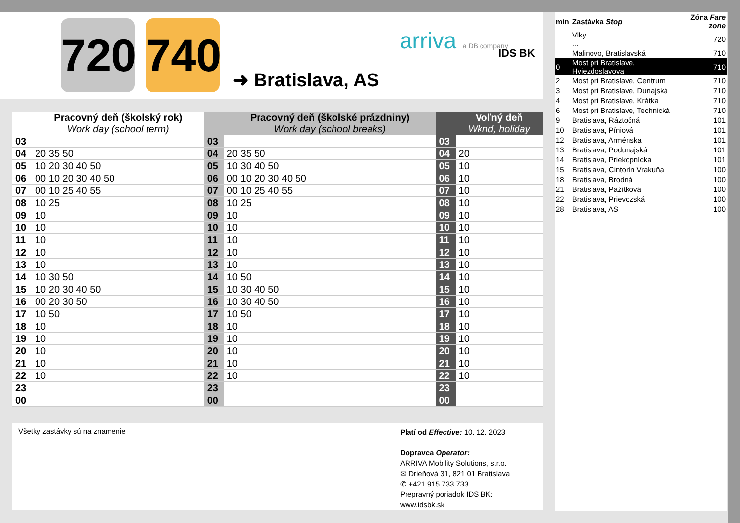720
740
➜ Bratislava, AS
arriva a DB company IDS BK
| | Pracovný deň (školský rok) Work day (school term) | | Pracovný deň (školské prázdniny) Work day (school breaks) | | Voľný deň Wknd, holiday |
| --- | --- | --- | --- | --- | --- |
| 03 | | 03 | | 03 | |
| 04 | 20 35 50 | 04 | 20 35 50 | 04 | 20 |
| 05 | 10 20 30 40 50 | 05 | 10 30 40 50 | 05 | 10 |
| 06 | 00 10 20 30 40 50 | 06 | 00 10 20 30 40 50 | 06 | 10 |
| 07 | 00 10 25 40 55 | 07 | 00 10 25 40 55 | 07 | 10 |
| 08 | 10 25 | 08 | 10 25 | 08 | 10 |
| 09 | 10 | 09 | 10 | 09 | 10 |
| 10 | 10 | 10 | 10 | 10 | 10 |
| 11 | 10 | 11 | 10 | 11 | 10 |
| 12 | 10 | 12 | 10 | 12 | 10 |
| 13 | 10 | 13 | 10 | 13 | 10 |
| 14 | 10 30 50 | 14 | 10 50 | 14 | 10 |
| 15 | 10 20 30 40 50 | 15 | 10 30 40 50 | 15 | 10 |
| 16 | 00 20 30 50 | 16 | 10 30 40 50 | 16 | 10 |
| 17 | 10 50 | 17 | 10 50 | 17 | 10 |
| 18 | 10 | 18 | 10 | 18 | 10 |
| 19 | 10 | 19 | 10 | 19 | 10 |
| 20 | 10 | 20 | 10 | 20 | 10 |
| 21 | 10 | 21 | 10 | 21 | 10 |
| 22 | 10 | 22 | 10 | 22 | 10 |
| 23 | | 23 | | 23 | |
| 00 | | 00 | | 00 | |
Všetky zastávky sú na znamenie
Platí od Effective: 10. 12. 2023
Dopravca Operator:
ARRIVA Mobility Solutions, s.r.o.
✉ Drieňová 31, 821 01 Bratislava
✆ +421 915 733 733
Prepravný poriadok IDS BK:
www.idsbk.sk
| min | Zastávka Stop | Zóna Fare zone |
| | Vlky ... | 720 |
| | Malinovo, Bratislavská | 710 |
| 0 | Most pri Bratislave, Hviezdoslavova | 710 |
| 2 | Most pri Bratislave, Centrum | 710 |
| 3 | Most pri Bratislave, Dunajská | 710 |
| 4 | Most pri Bratislave, Krátka | 710 |
| 6 | Most pri Bratislave, Technická | 710 |
| 9 | Bratislava, Ráztočná | 101 |
| 10 | Bratislava, Píniová | 101 |
| 12 | Bratislava, Arménska | 101 |
| 13 | Bratislava, Podunajská | 101 |
| 14 | Bratislava, Priekopnícka | 101 |
| 15 | Bratislava, Cintorín Vrakuňa | 100 |
| 18 | Bratislava, Brodná | 100 |
| 21 | Bratislava, Pažítková | 100 |
| 22 | Bratislava, Prievozská | 100 |
| 28 | Bratislava, AS | 100 |